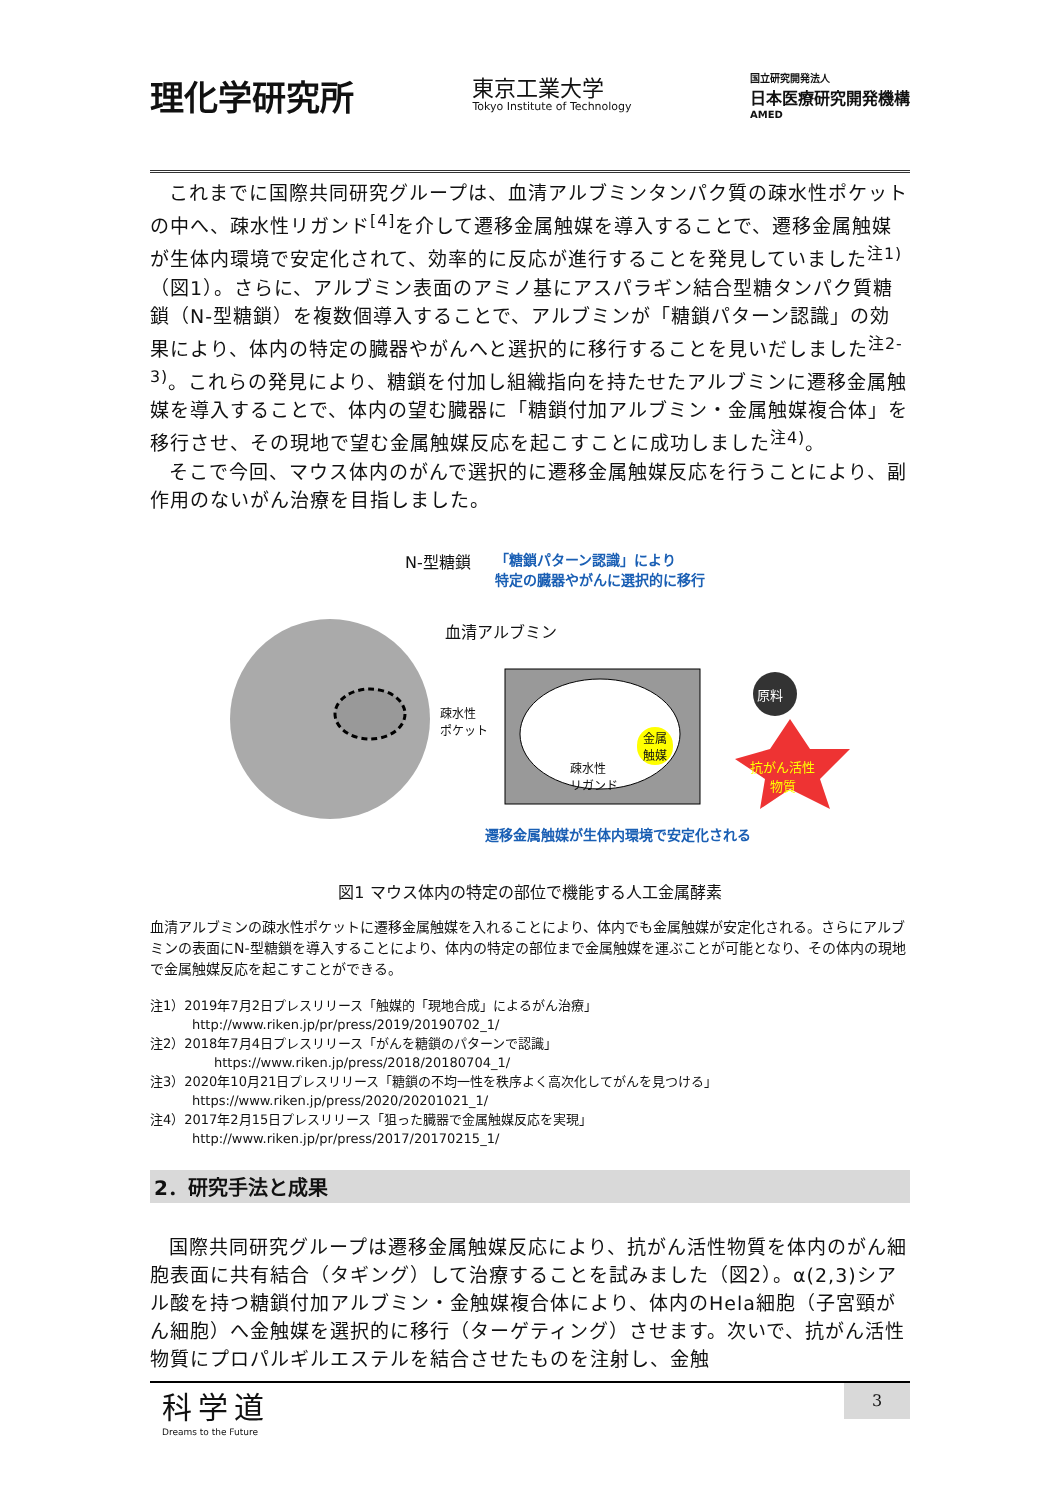理化学研究所
東京工業大学
Tokyo Institute of Technology
国立研究開発法人
日本医療研究開発機構
AMED
これまでに国際共同研究グループは、血清アルブミンタンパク質の疎水性ポケットの中へ、疎水性リガンド<sup>[4]</sup>を介して遷移金属触媒を導入することで、遷移金属触媒が生体内環境で安定化されて、効率的に反応が進行することを発見していました<sup>注1)</sup>（図1）。さらに、アルブミン表面のアミノ基にアスパラギン結合型糖タンパク質糖鎖（N-型糖鎖）を複数個導入することで、アルブミンが「糖鎖パターン認識」の効果により、体内の特定の臓器やがんへと選択的に移行することを見いだしました<sup>注2-3)</sup>。これらの発見により、糖鎖を付加し組織指向を持たせたアルブミンに遷移金属触媒を導入することで、体内の望む臓器に「糖鎖付加アルブミン・金属触媒複合体」を移行させ、その現地で望む金属触媒反応を起こすことに成功しました<sup>注4)</sup>。
そこで今回、マウス体内のがんで選択的に遷移金属触媒反応を行うことにより、副作用のないがん治療を目指しました。
N-型糖鎖
「糖鎖パターン認識」により
特定の臓器やがんに選択的に移行
血清アルブミン
疎水性
ポケット
疎水性
リガンド
金属
触媒
原料
抗がん活性
物質
遷移金属触媒が生体内環境で安定化される
図1 マウス体内の特定の部位で機能する人工金属酵素
血清アルブミンの疎水性ポケットに遷移金属触媒を入れることにより、体内でも金属触媒が安定化される。さらにアルブミンの表面にN-型糖鎖を導入することにより、体内の特定の部位まで金属触媒を運ぶことが可能となり、その体内の現地で金属触媒反応を起こすことができる。
注1）2019年7月2日プレスリリース「触媒的「現地合成」によるがん治療」
http://www.riken.jp/pr/press/2019/20190702_1/
注2）2018年7月4日プレスリリース「がんを糖鎖のパターンで認識」
https://www.riken.jp/press/2018/20180704_1/
注3）2020年10月21日プレスリリース「糖鎖の不均一性を秩序よく高次化してがんを見つける」
https://www.riken.jp/press/2020/20201021_1/
注4）2017年2月15日プレスリリース「狙った臓器で金属触媒反応を実現」
http://www.riken.jp/pr/press/2017/20170215_1/
2．研究手法と成果
国際共同研究グループは遷移金属触媒反応により、抗がん活性物質を体内のがん細胞表面に共有結合（タギング）して治療することを試みました（図2）。α(2,3)シアル酸を持つ糖鎖付加アルブミン・金触媒複合体により、体内のHela細胞（子宮頸がん細胞）へ金触媒を選択的に移行（ターゲティング）させます。次いで、抗がん活性物質にプロパルギルエステルを結合させたものを注射し、金触
科学道
Dreams to the Future
3